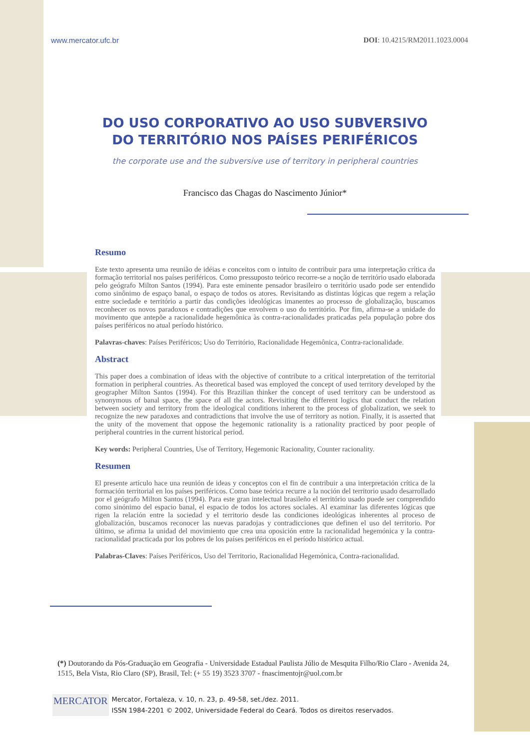www.mercator.ufc.br DOI: 10.4215/RM2011.1023.0004
DO USO CORPORATIVO AO USO SUBVERSIVO
DO TERRITÓRIO NOS PAÍSES PERIFÉRICOS
the corporate use and the subversive use of territory in peripheral countries
Francisco das Chagas do Nascimento Júnior*
Resumo
Este texto apresenta uma reunião de idéias e conceitos com o intuito de contribuir para uma interpretação crítica da formação territorial nos países periféricos. Como pressuposto teórico recorre-se a noção de território usado elaborada pelo geógrafo Milton Santos (1994). Para este eminente pensador brasileiro o território usado pode ser entendido como sinônimo de espaço banal, o espaço de todos os atores. Revisitando as distintas lógicas que regem a relação entre sociedade e território a partir das condições ideológicas imanentes ao processo de globalização, buscamos reconhecer os novos paradoxos e contradições que envolvem o uso do território. Por fim, afirma-se a unidade do movimento que antepõe a racionalidade hegemônica às contra-racionalidades praticadas pela população pobre dos países periféricos no atual período histórico.
Palavras-chaves: Países Periféricos; Uso do Território, Racionalidade Hegemônica, Contra-racionalidade.
Abstract
This paper does a combination of ideas with the objective of contribute to a critical interpretation of the territorial formation in peripheral countries. As theoretical based was employed the concept of used territory developed by the geographer Milton Santos (1994). For this Brazilian thinker the concept of used territory can be understood as synonymous of banal space, the space of all the actors. Revisiting the different logics that conduct the relation between society and territory from the ideological conditions inherent to the process of globalization, we seek to recognize the new paradoxes and contradictions that involve the use of territory as notion. Finally, it is asserted that the unity of the movement that oppose the hegemonic rationality is a rationality practiced by poor people of peripheral countries in the current historical period.
Key words: Peripheral Countries, Use of Territory, Hegemonic Racionality, Counter racionality.
Resumen
El presente artículo hace una reunión de ideas y conceptos con el fin de contribuir a una interpretación crítica de la formación territorial en los países periféricos. Como base teórica recurre a la noción del territorio usado desarrollado por el geógrafo Milton Santos (1994). Para este gran intelectual brasileño el território usado puede ser comprendido como sinónimo del espacio banal, el espacio de todos los actores sociales. Al examinar las diferentes lógicas que rigen la relación entre la sociedad y el territorio desde las condiciones ideológicas inherentes al proceso de globalización, buscamos reconocer las nuevas paradojas y contradicciones que definen el uso del territorio. Por último, se afirma la unidad del movimiento que crea una oposición entre la racionalidad hegemónica y la contra-racionalidad practicada por los pobres de los países periféricos en el período histórico actual.
Palabras-Claves: Países Periféricos, Uso del Territorio, Racionalidad Hegemónica, Contra-racionalidad.
(*) Doutorando da Pós-Graduação em Geografia - Universidade Estadual Paulista Júlio de Mesquita Filho/Rio Claro - Avenida 24, 1515, Bela Vista, Rio Claro (SP), Brasil, Tel: (+ 55 19) 3523 3707 - fnascimentojr@uol.com.br
MERCATOR
Mercator, Fortaleza, v. 10, n. 23, p. 49-58, set./dez. 2011.
ISSN 1984-2201 © 2002, Universidade Federal do Ceará. Todos os direitos reservados.